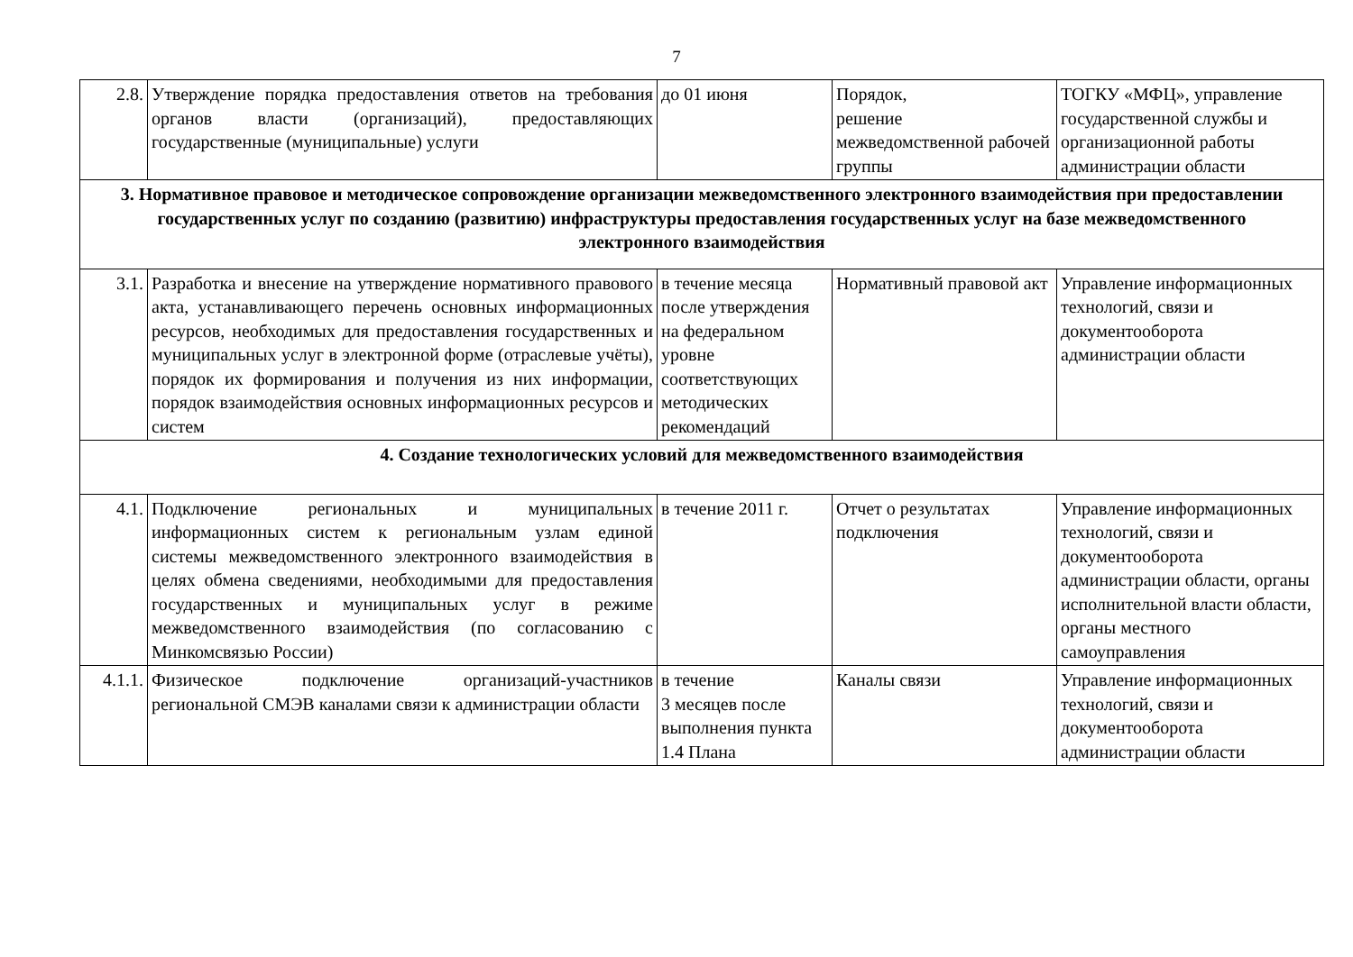7
| 2.8. | Утверждение порядка предоставления ответов на требования органов власти (организаций), предоставляющих государственные (муниципальные) услуги | до 01 июня | Порядок, решение межведомственной рабочей группы | ТОГКУ «МФЦ», управление государственной службы и организационной работы администрации области |
| 3. Нормативное правовое и методическое сопровождение организации межведомственного электронного взаимодействия при предоставлении государственных услуг по созданию (развитию) инфраструктуры предоставления государственных услуг на базе межведомственного электронного взаимодействия | | | | |
| 3.1. | Разработка и внесение на утверждение нормативного правового акта, устанавливающего перечень основных информационных ресурсов, необходимых для предоставления государственных и муниципальных услуг в электронной форме (отраслевые учёты), порядок их формирования и получения из них информации, порядок взаимодействия основных информационных ресурсов и систем | в течение месяца после утверждения на федеральном уровне соответствующих методических рекомендаций | Нормативный правовой акт | Управление информационных технологий, связи и документооборота администрации области |
| 4. Создание технологических условий для межведомственного взаимодействия | | | | |
| 4.1. | Подключение региональных и муниципальных информационных систем к региональным узлам единой системы межведомственного электронного взаимодействия в целях обмена сведениями, необходимыми для предоставления государственных и муниципальных услуг в режиме межведомственного взаимодействия (по согласованию с Минкомсвязью России) | в течение 2011 г. | Отчет о результатах подключения | Управление информационных технологий, связи и документооборота администрации области, органы исполнительной власти области, органы местного самоуправления |
| 4.1.1. | Физическое подключение организаций-участников региональной СМЭВ каналами связи к администрации области | в течение 3 месяцев после выполнения пункта 1.4 Плана | Каналы связи | Управление информационных технологий, связи и документооборота администрации области |